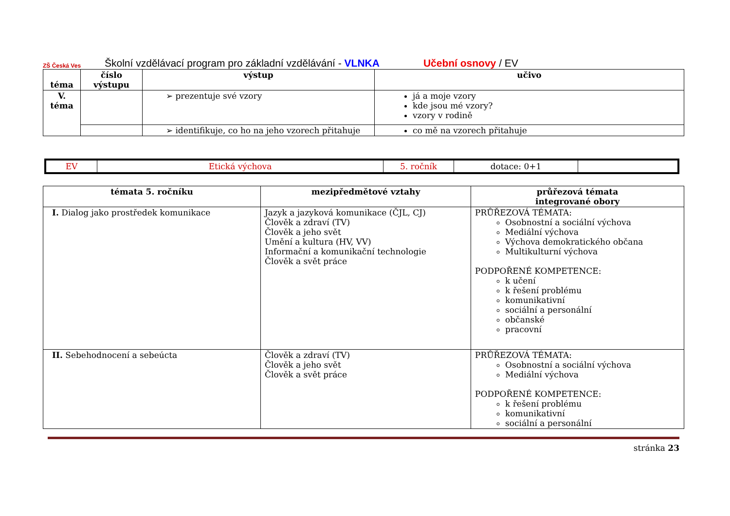ZŠ Česká Ves
Školní vzdělávací program pro základní vzdělávání - VLNKA Učební osnovy / EV
| téma | číslo výstupu | výstup | učivo |
| --- | --- | --- | --- |
| V. téma | | ➢ prezentuje své vzory | já a moje vzory kde jsou mé vzory? vzory v rodině |
| | | ➢ identifikuje, co ho na jeho vzorech přitahuje | co mě na vzorech přitahuje |
| EV | Etická výchova | 5. ročník | dotace: 0+1 | |
| témata 5. ročníku | mezipředmětové vztahy | průřezová témata integrované obory |
| --- | --- | --- |
| I. Dialog jako prostředek komunikace | Jazyk a jazyková komunikace (ČJL, CJ) Člověk a zdraví (TV) Člověk a jeho svět Umění a kultura (HV, VV) Informační a komunikační technologie Člověk a svět práce | PRŮŘEZOVÁ TÉMATA: Osobnostní a sociální výchova Mediální výchova Výchova demokratického občana Multikulturní výchova PODPOŘENÉ KOMPETENCE: k učení k řešení problému komunikativní sociální a personální občanské pracovní |
| II. Sebehodnocení a sebeúcta | Člověk a zdraví (TV) Člověk a jeho svět Člověk a svět práce | PRŮŘEZOVÁ TÉMATA: Osobnostní a sociální výchova Mediální výchova PODPOŘENÉ KOMPETENCE: k řešení problému komunikativní sociální a personální |
stránka 23